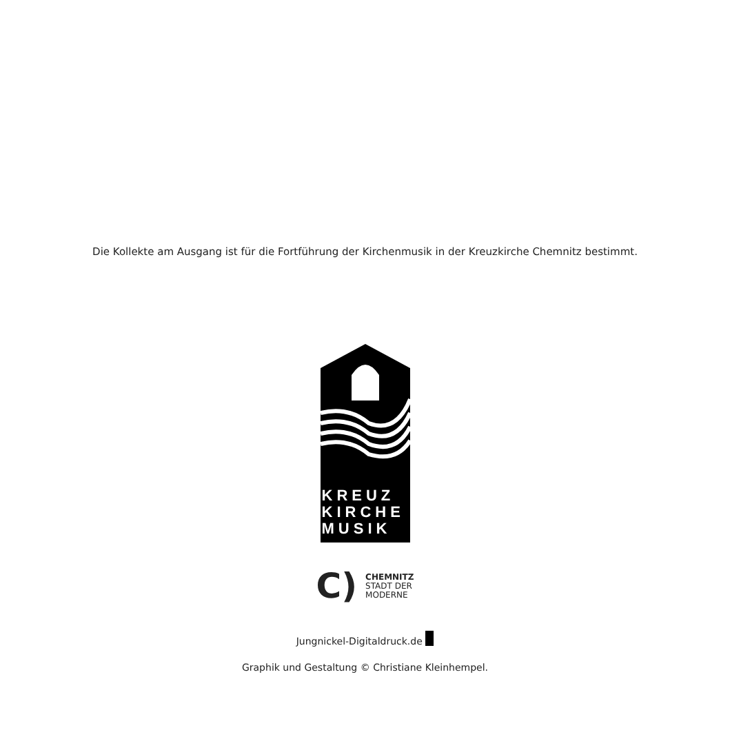Die Kollekte am Ausgang ist für die Fortführung der Kirchenmusik in der Kreuzkirche Chemnitz bestimmt.
KREUZ
KIRCHE
MUSIK
C)
CHEMNITZ
STADT DER
MODERNE
Jungnickel-Digitaldruck.de
Graphik und Gestaltung © Christiane Kleinhempel.